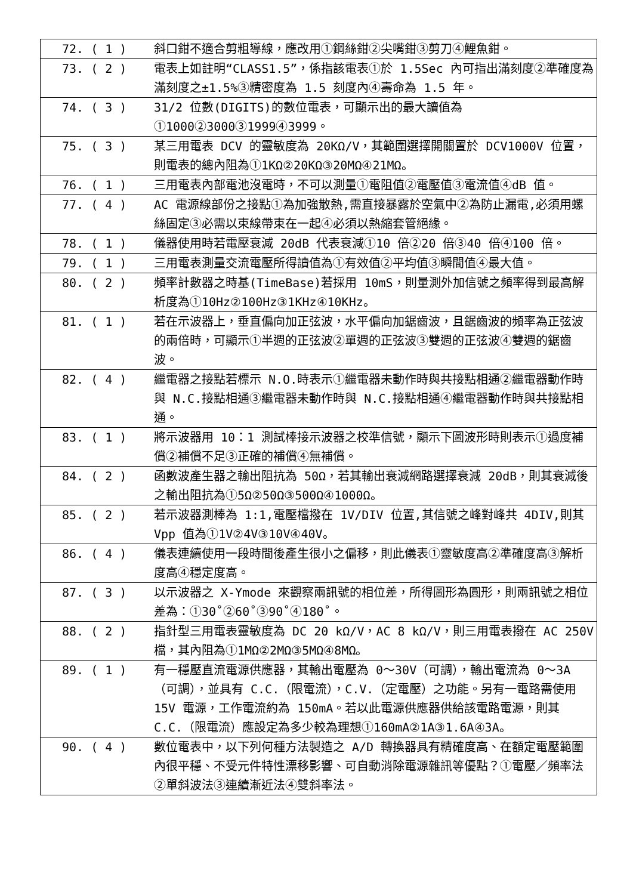| 72. ( 1 ) | 斜口鉗不適合剪粗導線，應改用①鋼絲鉗②尖嘴鉗③剪刀④鯉魚鉗。 |
| 73. ( 2 ) | 電表上如註明“CLASS1.5”，係指該電表①於 1.5Sec 內可指出滿刻度②準確度為滿刻度之±1.5%③精密度為 1.5 刻度內④壽命為 1.5 年。 |
| 74. ( 3 ) | 31/2 位數(DIGITS)的數位電表，可顯示出的最大讀值為①1000②3000③1999④3999。 |
| 75. ( 3 ) | 某三用電表 DCV 的靈敏度為 20KΩ/V，其範圍選擇開關置於 DCV1000V 位置，則電表的總內阻為①1KΩ②20KΩ③20MΩ④21MΩ。 |
| 76. ( 1 ) | 三用電表內部電池沒電時，不可以測量①電阻值②電壓值③電流值④dB 值。 |
| 77. ( 4 ) | AC 電源線部份之接點①為加強散熱,需直接暴露於空氣中②為防止漏電,必須用螺絲固定③必需以束線帶束在一起④必須以熱縮套管絕緣。 |
| 78. ( 1 ) | 儀器使用時若電壓衰減 20dB 代表衰減①10 倍②20 倍③40 倍④100 倍。 |
| 79. ( 1 ) | 三用電表測量交流電壓所得讀值為①有效值②平均值③瞬間值④最大值。 |
| 80. ( 2 ) | 頻率計數器之時基(TimeBase)若採用 10mS，則量測外加信號之頻率得到最高解析度為①10Hz②100Hz③1KHz④10KHz。 |
| 81. ( 1 ) | 若在示波器上，垂直偏向加正弦波，水平偏向加鋸齒波，且鋸齒波的頻率為正弦波的兩倍時，可顯示①半週的正弦波②單週的正弦波③雙週的正弦波④雙週的鋸齒波。 |
| 82. ( 4 ) | 繼電器之接點若標示 N.O.時表示①繼電器未動作時與共接點相通②繼電器動作時與 N.C.接點相通③繼電器未動作時與 N.C.接點相通④繼電器動作時與共接點相通。 |
| 83. ( 1 ) | 將示波器用 10：1 測試棒接示波器之校準信號，顯示下圖波形時則表示①過度補償②補償不足③正確的補償④無補償。 |
| 84. ( 2 ) | 函數波產生器之輸出阻抗為 50Ω，若其輸出衰減網路選擇衰減 20dB，則其衰減後之輸出阻抗為①5Ω②50Ω③500Ω④1000Ω。 |
| 85. ( 2 ) | 若示波器測棒為 1:1,電壓檔撥在 1V/DIV 位置,其信號之峰對峰共 4DIV,則其 Vpp 值為①1V②4V③10V④40V。 |
| 86. ( 4 ) | 儀表連續使用一段時間後產生很小之偏移，則此儀表①靈敏度高②準確度高③解析度高④穩定度高。 |
| 87. ( 3 ) | 以示波器之 X-Ymode 來觀察兩訊號的相位差，所得圖形為圓形，則兩訊號之相位差為：①30˚②60˚③90˚④180˚。 |
| 88. ( 2 ) | 指針型三用電表靈敏度為 DC 20 kΩ/V，AC 8 kΩ/V，則三用電表撥在 AC 250V 檔，其內阻為①1MΩ②2MΩ③5MΩ④8MΩ。 |
| 89. ( 1 ) | 有一穩壓直流電源供應器，其輸出電壓為 0～30V（可調），輸出電流為 0～3A（可調），並具有 C.C.（限電流），C.V.（定電壓）之功能。另有一電路需使用 15V 電源，工作電流約為 150mA。若以此電源供應器供給該電路電源，則其 C.C.（限電流）應設定為多少較為理想①160mA②1A③1.6A④3A。 |
| 90. ( 4 ) | 數位電表中，以下列何種方法製造之 A/D 轉換器具有精確度高、在額定電壓範圍內很平穩、不受元件特性漂移影響、可自動消除電源雜訊等優點？①電壓／頻率法②單斜波法③連續漸近法④雙斜率法。 |